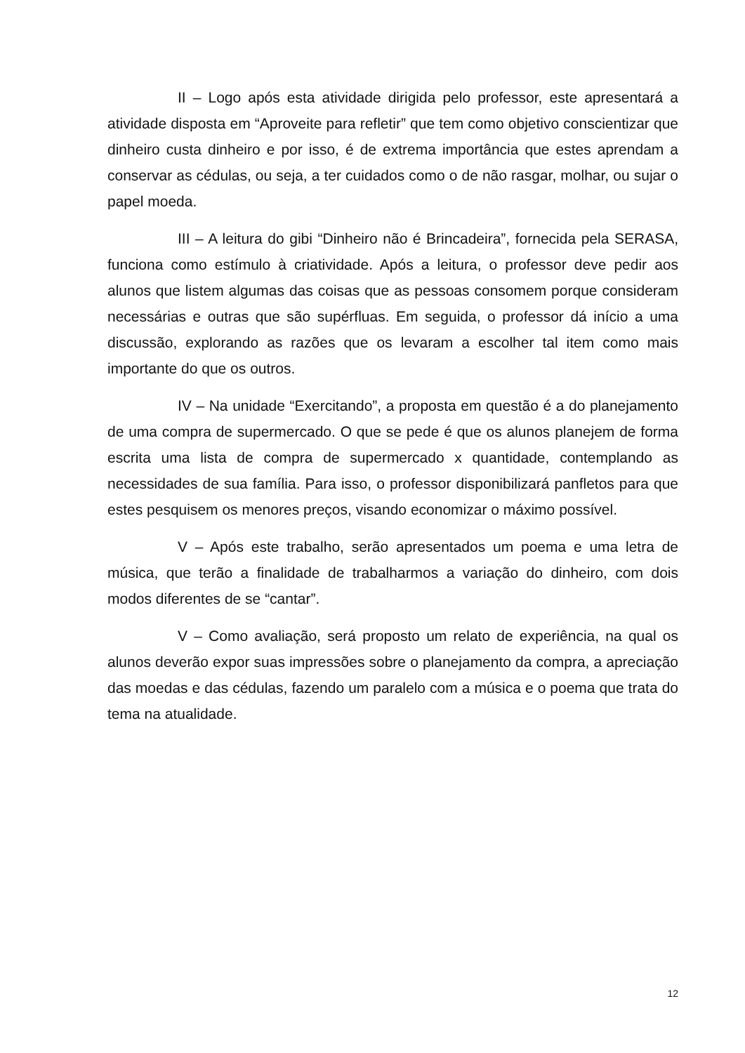II – Logo após esta atividade dirigida pelo professor, este apresentará a atividade disposta em “Aproveite para refletir” que tem como objetivo conscientizar que dinheiro custa dinheiro e por isso, é de extrema importância que estes aprendam a conservar as cédulas, ou seja, a ter cuidados como o de não rasgar, molhar, ou sujar o papel moeda.
III – A leitura do gibi “Dinheiro não é Brincadeira”, fornecida pela SERASA, funciona como estímulo à criatividade. Após a leitura, o professor deve pedir aos alunos que listem algumas das coisas que as pessoas consomem porque consideram necessárias e outras que são supérfluas. Em seguida, o professor dá início a uma discussão, explorando as razões que os levaram a escolher tal item como mais importante do que os outros.
IV – Na unidade “Exercitando”, a proposta em questão é a do planejamento de uma compra de supermercado. O que se pede é que os alunos planejem de forma escrita uma lista de compra de supermercado x quantidade, contemplando as necessidades de sua família. Para isso, o professor disponibilizará panfletos para que estes pesquisem os menores preços, visando economizar o máximo possível.
V – Após este trabalho, serão apresentados um poema e uma letra de música, que terão a finalidade de trabalharmos a variação do dinheiro, com dois modos diferentes de se “cantar”.
V – Como avaliação, será proposto um relato de experiência, na qual os alunos deverão expor suas impressões sobre o planejamento da compra, a apreciação das moedas e das cédulas, fazendo um paralelo com a música e o poema que trata do tema na atualidade.
12